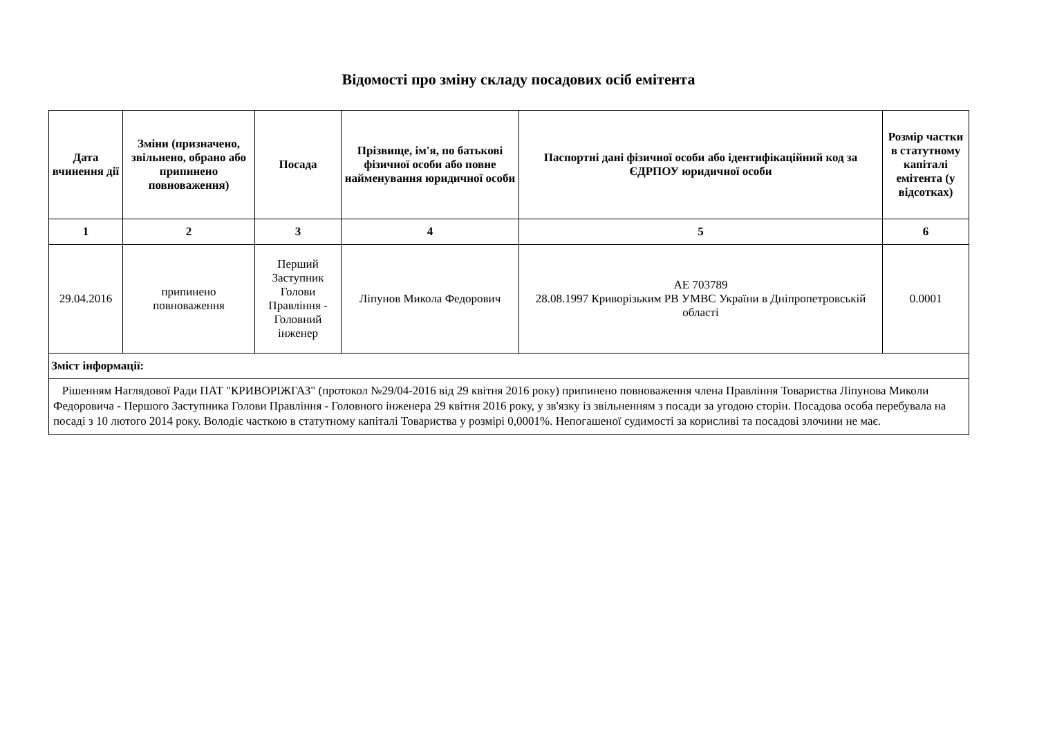Відомості про зміну складу посадових осіб емітента
| Дата вчинення дії | Зміни (призначено, звільнено, обрано або припинено повноваження) | Посада | Прізвище, ім'я, по батькові фізичної особи або повне найменування юридичної особи | Паспортні дані фізичної особи або ідентифікаційний код за ЄДРПОУ юридичної особи | Розмір частки в статутному капіталі емітента (у відсотках) |
| --- | --- | --- | --- | --- | --- |
| 1 | 2 | 3 | 4 | 5 | 6 |
| 29.04.2016 | припинено повноваження | Перший Заступник Голови Правління - Головний інженер | Ліпунов Микола Федорович | АЕ 703789 28.08.1997 Криворізьким РВ УМВС України в Дніпропетровській області | 0.0001 |
| Зміст інформації: | | | | | |
| Рішенням Наглядової Ради ПАТ "КРИВОРІЖГАЗ" (протокол №29/04-2016 від 29 квітня 2016 року) припинено повноваження члена Правління Товариства Ліпунова Миколи Федоровича - Першого Заступника Голови Правління - Головного інженера 29 квітня 2016 року, у зв'язку із звільненням з посади за угодою сторін. Посадова особа перебувала на посаді з 10 лютого 2014 року. Володіє часткою в статутному капіталі Товариства у розмірі 0,0001%. Непогашеної судимості за корисливі та посадові злочини не має. | | | | | |